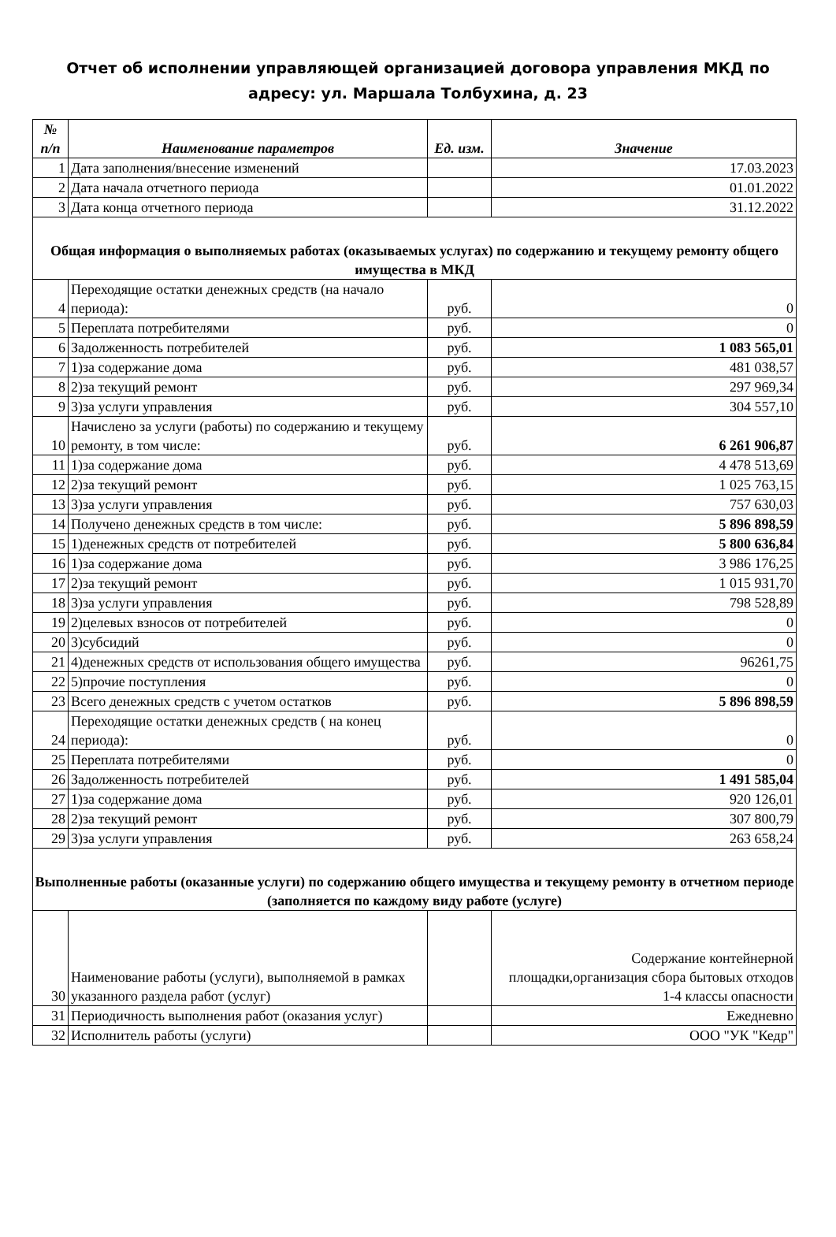Отчет об исполнении управляющей организацией договора управления МКД по
адресу: ул. Маршала Толбухина, д. 23
| № п/п | Наименование параметров | Ед. изм. | Значение |
| --- | --- | --- | --- |
| 1 | Дата заполнения/внесение изменений | | 17.03.2023 |
| 2 | Дата начала отчетного периода | | 01.01.2022 |
| 3 | Дата конца отчетного периода | | 31.12.2022 |
| Общая информация о выполняемых работах (оказываемых услугах) по содержанию и текущему ремонту общего имущества в МКД | | | |
| 4 | Переходящие остатки денежных средств (на начало периода): | руб. | 0 |
| 5 | Переплата потребителями | руб. | 0 |
| 6 | Задолженность потребителей | руб. | 1 083 565,01 |
| 7 | 1)за содержание дома | руб. | 481 038,57 |
| 8 | 2)за текущий ремонт | руб. | 297 969,34 |
| 9 | 3)за услуги управления | руб. | 304 557,10 |
| 10 | Начислено за услуги (работы) по содержанию и текущему ремонту, в том числе: | руб. | 6 261 906,87 |
| 11 | 1)за содержание дома | руб. | 4 478 513,69 |
| 12 | 2)за текущий ремонт | руб. | 1 025 763,15 |
| 13 | 3)за услуги управления | руб. | 757 630,03 |
| 14 | Получено денежных средств в том числе: | руб. | 5 896 898,59 |
| 15 | 1)денежных средств от потребителей | руб. | 5 800 636,84 |
| 16 | 1)за содержание дома | руб. | 3 986 176,25 |
| 17 | 2)за текущий ремонт | руб. | 1 015 931,70 |
| 18 | 3)за услуги управления | руб. | 798 528,89 |
| 19 | 2)целевых взносов от потребителей | руб. | 0 |
| 20 | 3)субсидий | руб. | 0 |
| 21 | 4)денежных средств от использования общего имущества | руб. | 96261,75 |
| 22 | 5)прочие поступления | руб. | 0 |
| 23 | Всего денежных средств с учетом остатков | руб. | 5 896 898,59 |
| 24 | Переходящие остатки денежных средств ( на конец периода): | руб. | 0 |
| 25 | Переплата потребителями | руб. | 0 |
| 26 | Задолженность потребителей | руб. | 1 491 585,04 |
| 27 | 1)за содержание дома | руб. | 920 126,01 |
| 28 | 2)за текущий ремонт | руб. | 307 800,79 |
| 29 | 3)за услуги управления | руб. | 263 658,24 |
| Выполненные работы (оказанные услуги) по содержанию общего имущества и текущему ремонту в отчетном периоде (заполняется по каждому виду работе (услуге) | | | |
| 30 | Наименование работы (услуги), выполняемой в рамках указанного раздела работ (услуг) | | Содержание контейнерной площадки,организация сбора бытовых отходов 1-4 классы опасности |
| 31 | Периодичность выполнения работ (оказания услуг) | | Ежедневно |
| 32 | Исполнитель работы (услуги) | | ООО "УК "Кедр" |